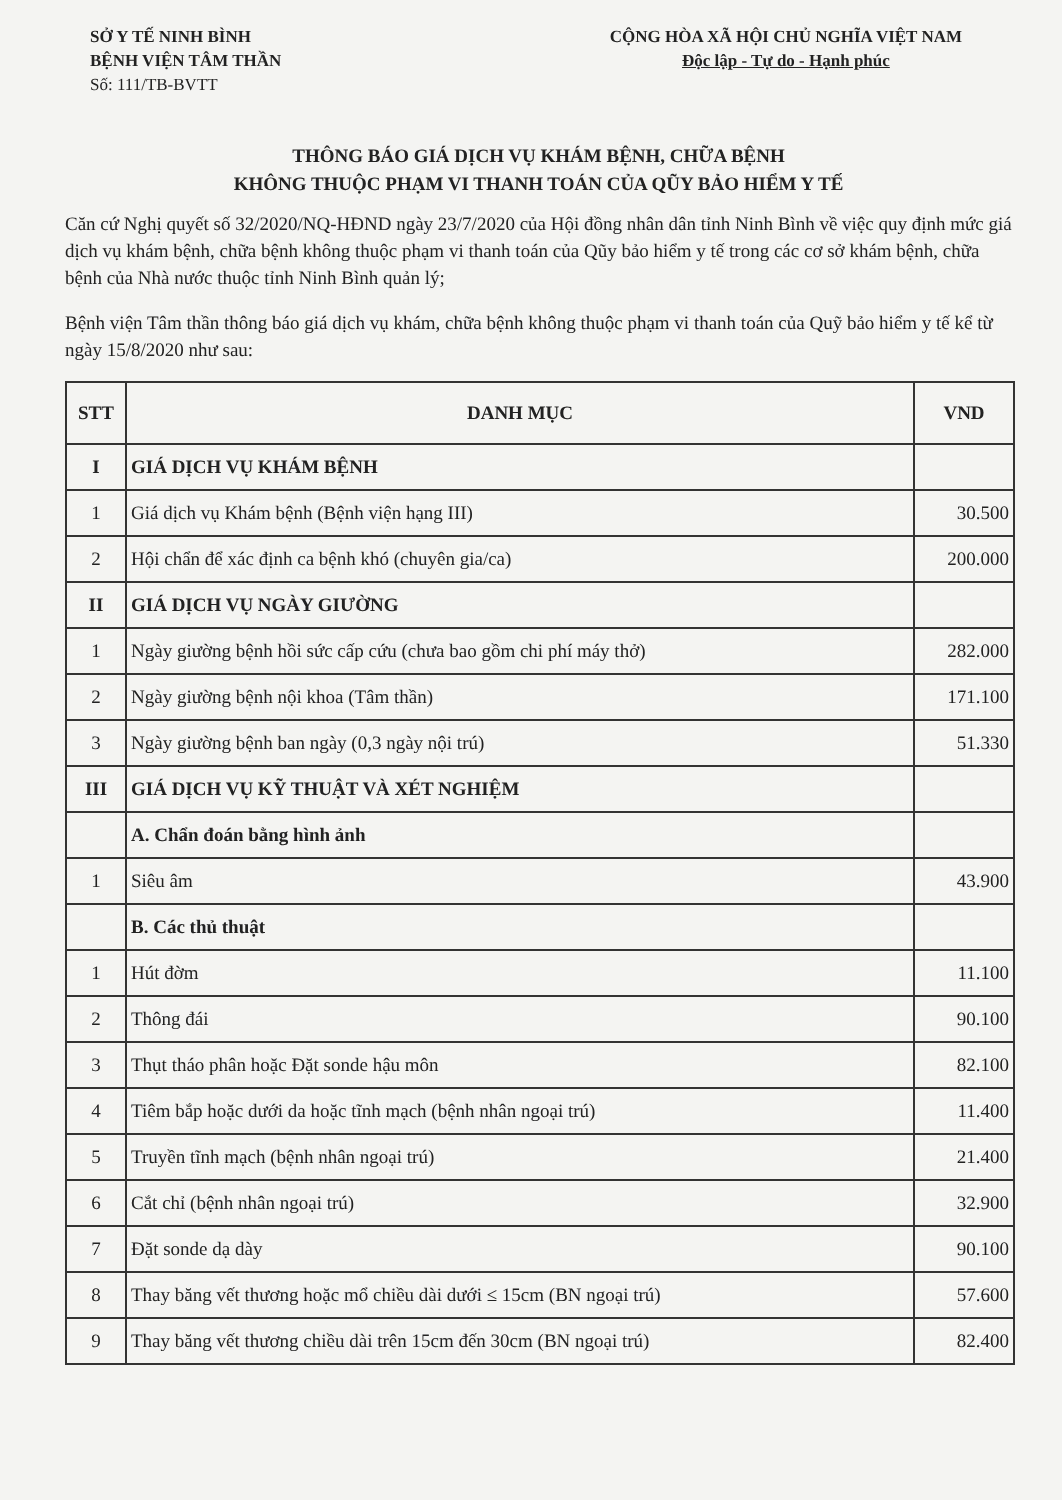SỞ Y TẾ NINH BÌNH
BỆNH VIỆN TÂM THẦN
Số: 111/TB-BVTT
CỘNG HÒA XÃ HỘI CHỦ NGHĨA VIỆT NAM
Độc lập - Tự do - Hạnh phúc
THÔNG BÁO GIÁ DỊCH VỤ KHÁM BỆNH, CHỮA BỆNH
KHÔNG THUỘC PHẠM VI THANH TOÁN CỦA QŨY BẢO HIỂM Y TẾ
Căn cứ Nghị quyết số 32/2020/NQ-HĐND ngày 23/7/2020 của Hội đồng nhân dân tỉnh Ninh Bình về việc quy định mức giá dịch vụ khám bệnh, chữa bệnh không thuộc phạm vi thanh toán của Qũy bảo hiểm y tế trong các cơ sở khám bệnh, chữa bệnh của Nhà nước thuộc tỉnh Ninh Bình quản lý;
Bệnh viện Tâm thần thông báo giá dịch vụ khám, chữa bệnh không thuộc phạm vi thanh toán của Quỹ bảo hiểm y tế kể từ ngày 15/8/2020 như sau:
| STT | DANH MỤC | VND |
| --- | --- | --- |
| I | GIÁ DỊCH VỤ KHÁM BỆNH | |
| 1 | Giá dịch vụ Khám bệnh (Bệnh viện hạng III) | 30.500 |
| 2 | Hội chẩn để xác định ca bệnh khó (chuyên gia/ca) | 200.000 |
| II | GIÁ DỊCH VỤ NGÀY GIƯỜNG | |
| 1 | Ngày giường bệnh hồi sức cấp cứu (chưa bao gồm chi phí máy thở) | 282.000 |
| 2 | Ngày giường bệnh nội khoa (Tâm thần) | 171.100 |
| 3 | Ngày giường bệnh ban ngày (0,3 ngày nội trú) | 51.330 |
| III | GIÁ DỊCH VỤ KỸ THUẬT VÀ XÉT NGHIỆM | |
| | A. Chẩn đoán bằng hình ảnh | |
| 1 | Siêu âm | 43.900 |
| | B. Các thủ thuật | |
| 1 | Hút đờm | 11.100 |
| 2 | Thông đái | 90.100 |
| 3 | Thụt tháo phân hoặc Đặt sonde hậu môn | 82.100 |
| 4 | Tiêm bắp hoặc dưới da hoặc tĩnh mạch (bệnh nhân ngoại trú) | 11.400 |
| 5 | Truyền tĩnh mạch (bệnh nhân ngoại trú) | 21.400 |
| 6 | Cắt chỉ (bệnh nhân ngoại trú) | 32.900 |
| 7 | Đặt sonde dạ dày | 90.100 |
| 8 | Thay băng vết thương hoặc mổ chiều dài dưới ≤ 15cm (BN ngoại trú) | 57.600 |
| 9 | Thay băng vết thương chiều dài trên 15cm đến 30cm (BN ngoại trú) | 82.400 |